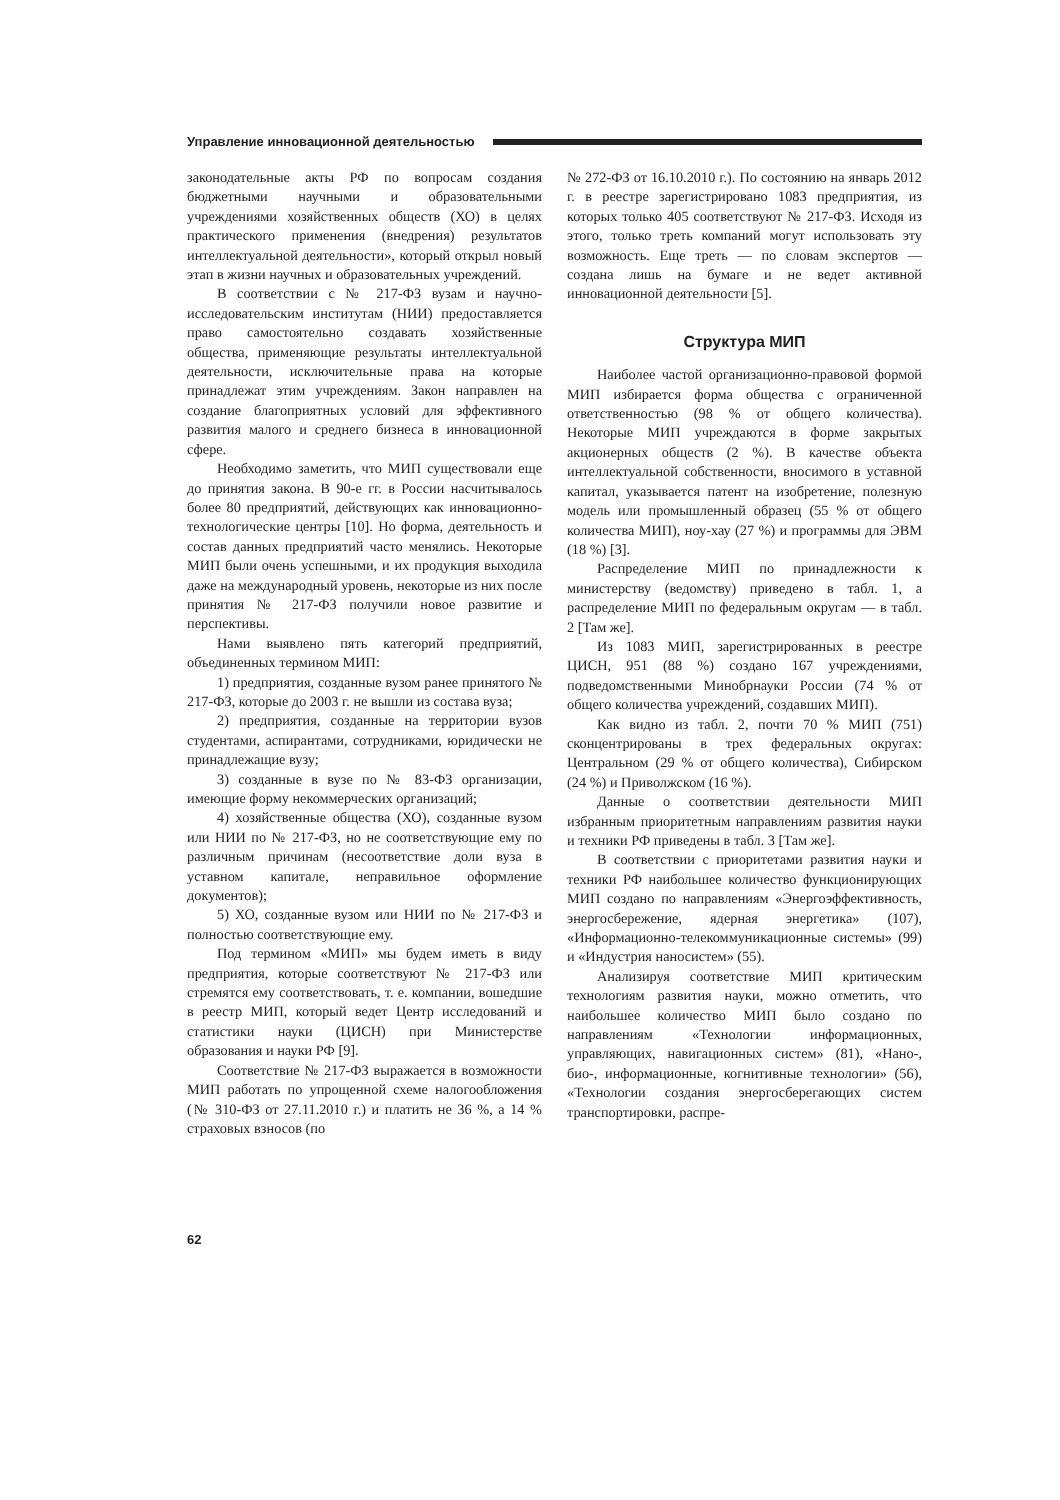Управление инновационной деятельностью
законодательные акты РФ по вопросам создания бюджетными научными и образовательными учреждениями хозяйственных обществ (ХО) в целях практического применения (внедрения) результатов интеллектуальной деятельности», который открыл новый этап в жизни научных и образовательных учреждений.
В соответствии с № 217-ФЗ вузам и научно-исследовательским институтам (НИИ) предоставляется право самостоятельно создавать хозяйственные общества, применяющие результаты интеллектуальной деятельности, исключительные права на которые принадлежат этим учреждениям. Закон направлен на создание благоприятных условий для эффективного развития малого и среднего бизнеса в инновационной сфере.
Необходимо заметить, что МИП существовали еще до принятия закона. В 90-е гг. в России насчитывалось более 80 предприятий, действующих как инновационно-технологические центры [10]. Но форма, деятельность и состав данных предприятий часто менялись. Некоторые МИП были очень успешными, и их продукция выходила даже на международный уровень, некоторые из них после принятия № 217-ФЗ получили новое развитие и перспективы.
Нами выявлено пять категорий предприятий, объединенных термином МИП:
1) предприятия, созданные вузом ранее принятого № 217-ФЗ, которые до 2003 г. не вышли из состава вуза;
2) предприятия, созданные на территории вузов студентами, аспирантами, сотрудниками, юридически не принадлежащие вузу;
3) созданные в вузе по № 83-ФЗ организации, имеющие форму некоммерческих организаций;
4) хозяйственные общества (ХО), созданные вузом или НИИ по № 217-ФЗ, но не соответствующие ему по различным причинам (несоответствие доли вуза в уставном капитале, неправильное оформление документов);
5) ХО, созданные вузом или НИИ по № 217-ФЗ и полностью соответствующие ему.
Под термином «МИП» мы будем иметь в виду предприятия, которые соответствуют № 217-ФЗ или стремятся ему соответствовать, т. е. компании, вошедшие в реестр МИП, который ведет Центр исследований и статистики науки (ЦИСН) при Министерстве образования и науки РФ [9].
Соответствие № 217-ФЗ выражается в возможности МИП работать по упрощенной схеме налогообложения (№ 310-ФЗ от 27.11.2010 г.) и платить не 36 %, а 14 % страховых взносов (по
№ 272-ФЗ от 16.10.2010 г.). По состоянию на январь 2012 г. в реестре зарегистрировано 1083 предприятия, из которых только 405 соответствуют № 217-ФЗ. Исходя из этого, только треть компаний могут использовать эту возможность. Еще треть — по словам экспертов — создана лишь на бумаге и не ведет активной инновационной деятельности [5].
Структура МИП
Наиболее частой организационно-правовой формой МИП избирается форма общества с ограниченной ответственностью (98 % от общего количества). Некоторые МИП учреждаются в форме закрытых акционерных обществ (2 %). В качестве объекта интеллектуальной собственности, вносимого в уставной капитал, указывается патент на изобретение, полезную модель или промышленный образец (55 % от общего количества МИП), ноу-хау (27 %) и программы для ЭВМ (18 %) [3].
Распределение МИП по принадлежности к министерству (ведомству) приведено в табл. 1, а распределение МИП по федеральным округам — в табл. 2 [Там же].
Из 1083 МИП, зарегистрированных в реестре ЦИСН, 951 (88 %) создано 167 учреждениями, подведомственными Минобрнауки России (74 % от общего количества учреждений, создавших МИП).
Как видно из табл. 2, почти 70 % МИП (751) сконцентрированы в трех федеральных округах: Центральном (29 % от общего количества), Сибирском (24 %) и Приволжском (16 %).
Данные о соответствии деятельности МИП избранным приоритетным направлениям развития науки и техники РФ приведены в табл. 3 [Там же].
В соответствии с приоритетами развития науки и техники РФ наибольшее количество функционирующих МИП создано по направлениям «Энергоэффективность, энергосбережение, ядерная энергетика» (107), «Информационно-телекоммуникационные системы» (99) и «Индустрия наносистем» (55).
Анализируя соответствие МИП критическим технологиям развития науки, можно отметить, что наибольшее количество МИП было создано по направлениям «Технологии информационных, управляющих, навигационных систем» (81), «Нано-, био-, информационные, когнитивные технологии» (56), «Технологии создания энергосберегающих систем транспортировки, распре-
62